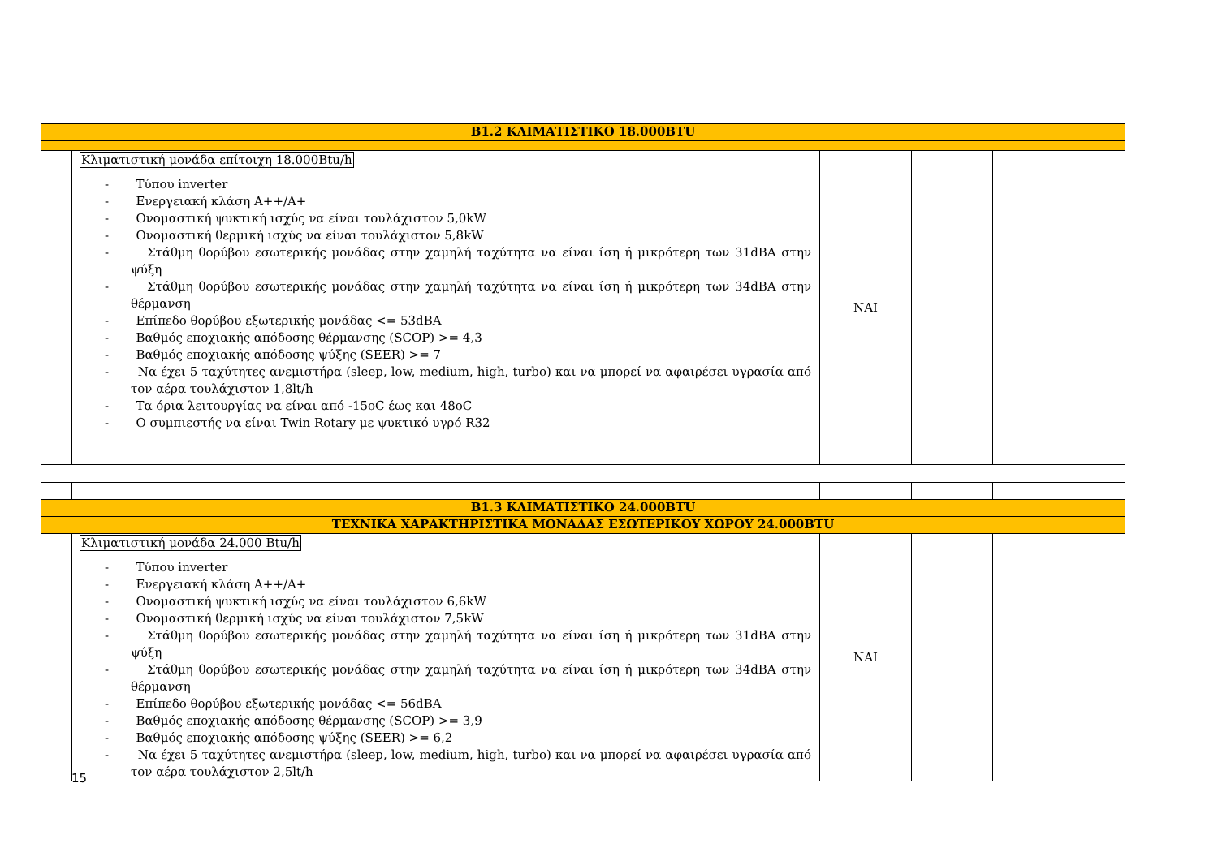| B1.2 ΚΛΙΜΑΤΙΣΤΙΚΟ 18.000BTU | | | | |
| | Κλιματιστική μονάδα επίτοιχη 18.000Btu/h - Τύπου inverter - Ενεργειακή κλάση A++/A+ - Ονομαστική ψυκτική ισχύς να είναι τουλάχιστον 5,0kW - Ονομαστική θερμική ισχύς να είναι τουλάχιστον 5,8kW - Στάθμη θορύβου εσωτερικής μονάδας στην χαμηλή ταχύτητα να είναι ίση ή μικρότερη των 31dBA στην ψύξη - Στάθμη θορύβου εσωτερικής μονάδας στην χαμηλή ταχύτητα να είναι ίση ή μικρότερη των 34dBA στην θέρμανση - Επίπεδο θορύβου εξωτερικής μονάδας <= 53dBA - Βαθμός εποχιακής απόδοσης θέρμανσης (SCOP) >= 4,3 - Βαθμός εποχιακής απόδοσης ψύξης (SEER) >= 7 - Να έχει 5 ταχύτητες ανεμιστήρα (sleep, low, medium, high, turbo) και να μπορεί να αφαιρέσει υγρασία από τον αέρα τουλάχιστον 1,8lt/h - Τα όρια λειτουργίας να είναι από -15oC έως και 48oC - O συμπιεστής να είναι Twin Rotary με ψυκτικό υγρό R32 | ΝΑΙ | | |
| B1.3 ΚΛΙΜΑΤΙΣΤΙΚΟ 24.000BTU | | | | |
| ΤΕΧΝΙΚΑ ΧΑΡΑΚΤΗΡΙΣΤΙΚΑ ΜΟΝΑΔΑΣ ΕΣΩΤΕΡΙΚΟΥ ΧΩΡΟΥ 24.000BTU | | | | |
| | Κλιματιστική μονάδα 24.000 Btu/h - Τύπου inverter - Ενεργειακή κλάση A++/A+ - Ονομαστική ψυκτική ισχύς να είναι τουλάχιστον 6,6kW - Ονομαστική θερμική ισχύς να είναι τουλάχιστον 7,5kW - Στάθμη θορύβου εσωτερικής μονάδας στην χαμηλή ταχύτητα να είναι ίση ή μικρότερη των 31dBA στην ψύξη - Στάθμη θορύβου εσωτερικής μονάδας στην χαμηλή ταχύτητα να είναι ίση ή μικρότερη των 34dBA στην θέρμανση - Επίπεδο θορύβου εξωτερικής μονάδας <= 56dBA - Βαθμός εποχιακής απόδοσης θέρμανσης (SCOP) >= 3,9 - Βαθμός εποχιακής απόδοσης ψύξης (SEER) >= 6,2 - Να έχει 5 ταχύτητες ανεμιστήρα (sleep, low, medium, high, turbo) και να μπορεί να αφαιρέσει υγρασία από τον αέρα τουλάχιστον 2,5lt/h | ΝΑΙ | | |
15